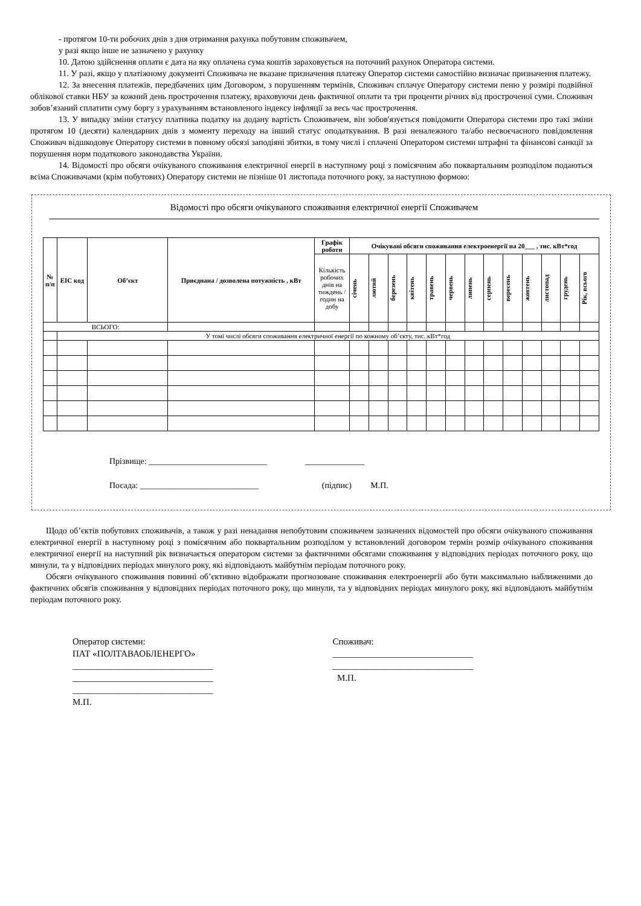- протягом 10-ти робочих днів з дня отримання рахунка побутовим споживачем,
у разі якщо інше не зазначено у рахунку
10. Датою здійснення оплати є дата на яку оплачена сума коштів зараховується на поточний рахунок Оператора системи.
11. У разі, якщо у платіжному документі Споживача не вказане призначення платежу Оператор системи самостійно визначає призначення платежу.
12. За внесення платежів, передбачених цим Договором, з порушенням термінів, Споживач сплачує Оператору системи пеню у розмірі подвійної облікової ставки НБУ за кожний день прострочення платежу, враховуючи день фактичної оплати та три проценти річних від простроченої суми. Споживач зобов’язаний сплатити суму боргу з урахуванням встановленого індексу інфляції за весь час прострочення.
13. У випадку зміни статусу платника податку на додану вартість Споживачем, він зобов'язується повідомити Оператора системи про такі зміни протягом 10 (десяти) календарних днів з моменту переходу на інший статус оподаткування. В разі неналежного та/або несвоєчасного повідомлення Споживач відшкодовує Оператору системи в повному обсязі заподіяні збитки, в тому числі і сплачені Оператором системи штрафні та фінансові санкції за порушення норм податкового законодавства України.
14. Відомості про обсяги очікуваного споживання електричної енергії в наступному році з помісячним або поквартальним розподілом подаються всіма Споживачами (крім побутових) Оператору системи не пізніше 01 листопада поточного року, за наступною формою:
Відомості про обсяги очікуваного споживання електричної енергії Споживачем
| № п/п | EIC код | Об’єкт | Приєднана / дозволена потужність , кВт | Графік роботи | Очікувані обсяги споживання електроенергії на 20___ , тис. кВт*год | | | | | | | | | | | | |
| --- | --- | --- | --- | --- | --- | --- | --- | --- | --- | --- | --- | --- | --- | --- | --- | --- | --- |
| | | | | Кількість робочих днів на тиждень / годин на добу | січень | лютий | березень | квітень | травень | червень | липень | серпень | вересень | жовтень | листопад | грудень | Рік, всього |
| ВСЬОГО: | | | | | | | | | | | | | | | | | |
| | У томі числі обсяги споживання електричної енергії по кожному об’єкту, тис. кВт*год | | | | | | | | | | | | | | | | |
Прізвище: ____________________________ ______________
Посада: ____________________________ (підпис) М.П.
Щодо об’єктів побутових споживачів, а також у разі ненадання непобутовим споживачем зазначених відомостей про обсяги очікуваного споживання електричної енергії в наступному році з помісячним або поквартальним розподілом у встановлений договором термін розмір очікуваного споживання електричної енергії на наступний рік визначається оператором системи за фактичними обсягами споживання у відповідних періодах поточного року, що минули, та у відповідних періодах минулого року, які відповідають майбутнім періодам поточного року.
Обсяги очікуваного споживання повинні об’єктивно відображати прогнозоване споживання електроенергії або бути максимально наближеними до фактичних обсягів споживання у відповідних періодах поточного року, що минули, та у відповідних періодах минулого року, які відповідають майбутнім періодам поточного року.
Оператор системи:
ПАТ «ПОЛТАВАОБЛЕНЕРГО»
_______________________________
_______________________________
_______________________________
М.П.
Споживач:
_______________________________
_______________________________
М.П.